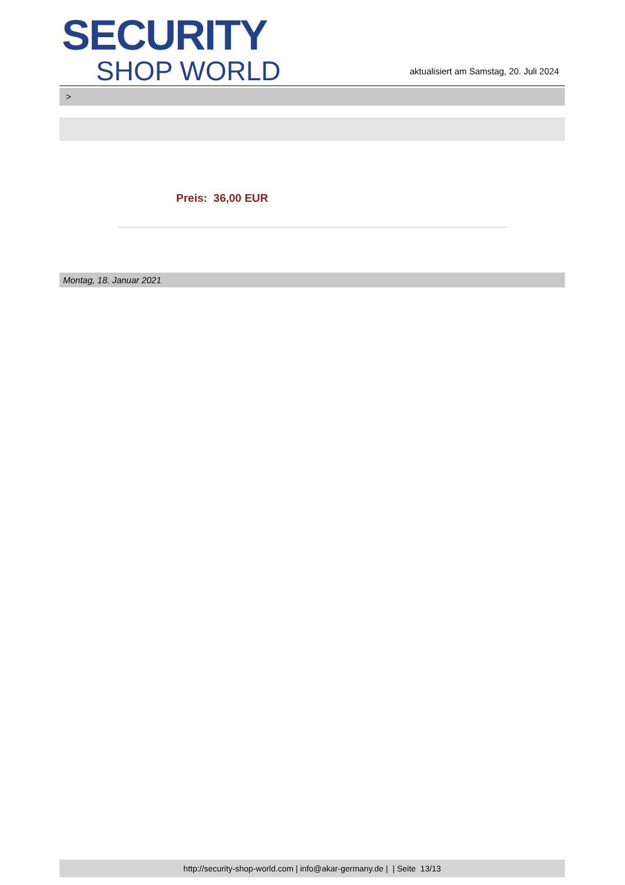SECURITY
SHOP WORLD
aktualisiert am Samstag, 20. Juli 2024
>
Preis: 36,00 EUR
Montag, 18. Januar 2021
http://security-shop-world.com | info@akar-germany.de | | Seite 13/13